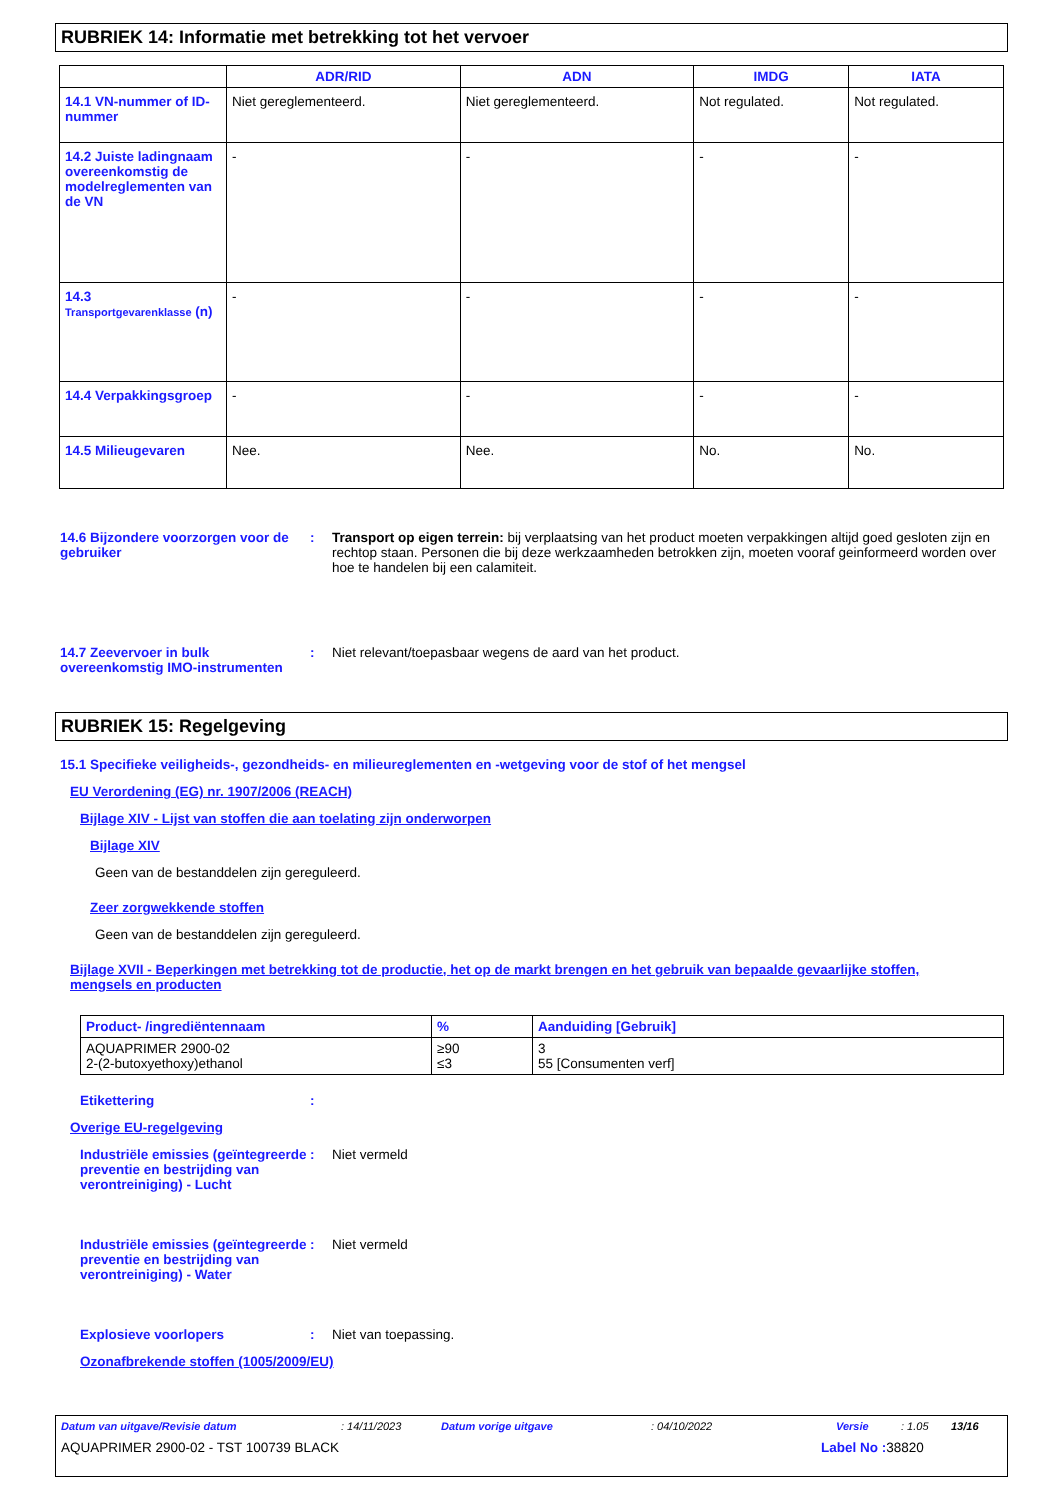RUBRIEK 14: Informatie met betrekking tot het vervoer
| | ADR/RID | ADN | IMDG | IATA |
| --- | --- | --- | --- | --- |
| 14.1 VN-nummer of ID-nummer | Niet gereglementeerd. | Niet gereglementeerd. | Not regulated. | Not regulated. |
| 14.2 Juiste ladingnaam overeenkomstig de modelreglementen van de VN | - | - | - | - |
| 14.3 Transportgevarenklasse (n) | - | - | - | - |
| 14.4 Verpakkingsgroep | - | - | - | - |
| 14.5 Milieugevaren | Nee. | Nee. | No. | No. |
14.6 Bijzondere voorzorgen voor de gebruiker
: Transport op eigen terrein: bij verplaatsing van het product moeten verpakkingen altijd goed gesloten zijn en rechtop staan. Personen die bij deze werkzaamheden betrokken zijn, moeten vooraf geinformeerd worden over hoe te handelen bij een calamiteit.
14.7 Zeevervoer in bulk overeenkomstig IMO-instrumenten
: Niet relevant/toepasbaar wegens de aard van het product.
RUBRIEK 15: Regelgeving
15.1 Specifieke veiligheids-, gezondheids- en milieureglementen en -wetgeving voor de stof of het mengsel
EU Verordening (EG) nr. 1907/2006 (REACH)
Bijlage XIV - Lijst van stoffen die aan toelating zijn onderworpen
Bijlage XIV
Geen van de bestanddelen zijn gereguleerd.
Zeer zorgwekkende stoffen
Geen van de bestanddelen zijn gereguleerd.
Bijlage XVII - Beperkingen met betrekking tot de productie, het op de markt brengen en het gebruik van bepaalde gevaarlijke stoffen, mengsels en producten
| Product- /ingrediëntennaam | % | Aanduiding [Gebruik] |
| --- | --- | --- |
| AQUAPRIMER 2900-02 2-(2-butoxyethoxy)ethanol | ≥90 ≤3 | 3 55 [Consumenten verf] |
Etikettering :
Overige EU-regelgeving
Industriële emissies (geïntegreerde preventie en bestrijding van verontreiniging) - Lucht
: Niet vermeld
Industriële emissies (geïntegreerde preventie en bestrijding van verontreiniging) - Water
: Niet vermeld
Explosieve voorlopers : Niet van toepassing.
Ozonafbrekende stoffen (1005/2009/EU)
Datum van uitgave/Revisie datum: 14/11/2023 Datum vorige uitgave: 04/10/2022 Versie: 1.05 13/16
AQUAPRIMER 2900-02 - TST 100739 BLACK Label No : 38820